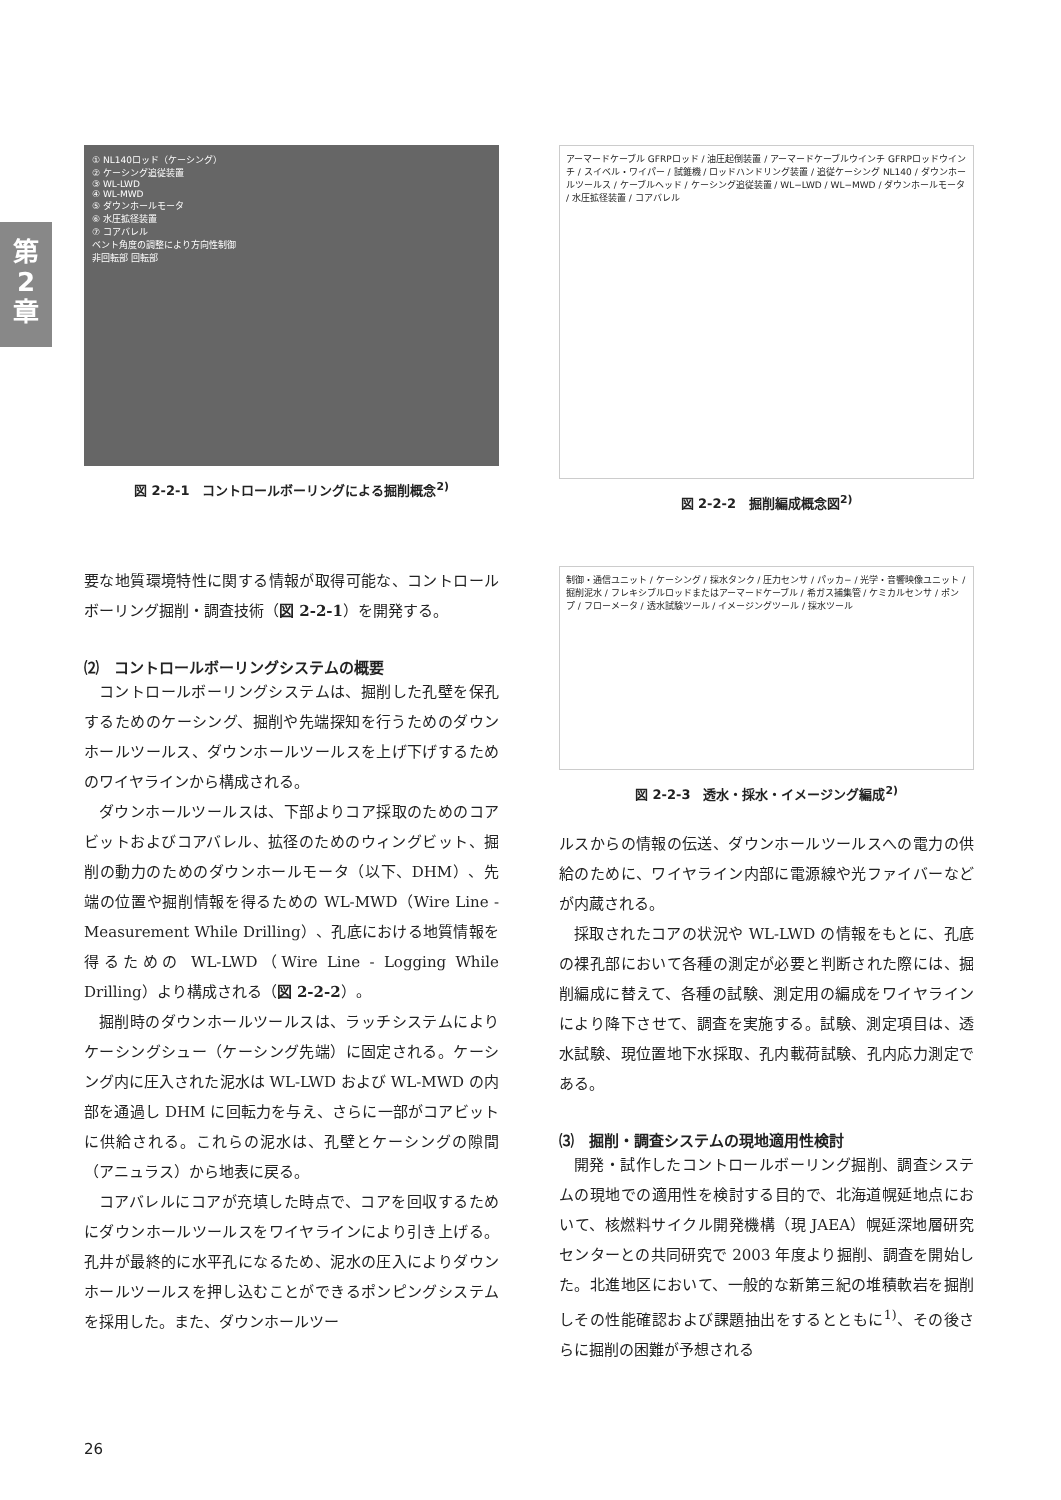第
2
章
① NL140ロッド（ケーシング）
② ケーシング追従装置
③ WL-LWD
④ WL-MWD
⑤ ダウンホールモータ
⑥ 水圧拡径装置
⑦ コアバレル
ベント角度の調整により方向性制御
非回転部 回転部
図 2-2-1　コントロールボーリングによる掘削概念<sup>2)</sup>
アーマードケーブル GFRPロッド / 油圧起倒装置 / アーマードケーブルウインチ GFRPロッドウインチ / スイベル・ワイパー / 試錐機 / ロッドハンドリング装置 / 追従ケーシング NL140 / ダウンホールツールス / ケーブルヘッド / ケーシング追従装置 / WL−LWD / WL−MWD / ダウンホールモータ / 水圧拡径装置 / コアバレル
図 2-2-2　掘削編成概念図<sup>2)</sup>
要な地質環境特性に関する情報が取得可能な、コントロールボーリング掘削・調査技術（図 2-2-1）を開発する。
⑵　コントロールボーリングシステムの概要
コントロールボーリングシステムは、掘削した孔壁を保孔するためのケーシング、掘削や先端探知を行うためのダウンホールツールス、ダウンホールツールスを上げ下げするためのワイヤラインから構成される。
ダウンホールツールスは、下部よりコア採取のためのコアビットおよびコアバレル、拡径のためのウィングビット、掘削の動力のためのダウンホールモータ（以下、DHM）、先端の位置や掘削情報を得るための WL-MWD（Wire Line - Measurement While Drilling）、孔底における地質情報を得るための WL-LWD（Wire Line - Logging While Drilling）より構成される（図 2-2-2）。
掘削時のダウンホールツールスは、ラッチシステムによりケーシングシュー（ケーシング先端）に固定される。ケーシング内に圧入された泥水は WL-LWD および WL-MWD の内部を通過し DHM に回転力を与え、さらに一部がコアビットに供給される。これらの泥水は、孔壁とケーシングの隙間（アニュラス）から地表に戻る。
コアバレルにコアが充填した時点で、コアを回収するためにダウンホールツールスをワイヤラインにより引き上げる。孔井が最終的に水平孔になるため、泥水の圧入によりダウンホールツールスを押し込むことができるポンピングシステムを採用した。また、ダウンホールツー
制御・通信ユニット / ケーシング / 採水タンク / 圧力センサ / パッカ− / 光学・音響映像ユニット / 掘削泥水 / フレキシブルロッドまたはアーマードケーブル / 希ガス捕集管 / ケミカルセンサ / ポンプ / フローメータ / 透水試験ツール / イメージングツール / 採水ツール
図 2-2-3　透水・採水・イメージング編成<sup>2)</sup>
ルスからの情報の伝送、ダウンホールツールスへの電力の供給のために、ワイヤライン内部に電源線や光ファイバーなどが内蔵される。
採取されたコアの状況や WL-LWD の情報をもとに、孔底の裸孔部において各種の測定が必要と判断された際には、掘削編成に替えて、各種の試験、測定用の編成をワイヤラインにより降下させて、調査を実施する。試験、測定項目は、透水試験、現位置地下水採取、孔内載荷試験、孔内応力測定である。
⑶　掘削・調査システムの現地適用性検討
開発・試作したコントロールボーリング掘削、調査システムの現地での適用性を検討する目的で、北海道幌延地点において、核燃料サイクル開発機構（現 JAEA）幌延深地層研究センターとの共同研究で 2003 年度より掘削、調査を開始した。北進地区において、一般的な新第三紀の堆積軟岩を掘削しその性能確認および課題抽出をするとともに<sup>1)</sup>、その後さらに掘削の困難が予想される
26